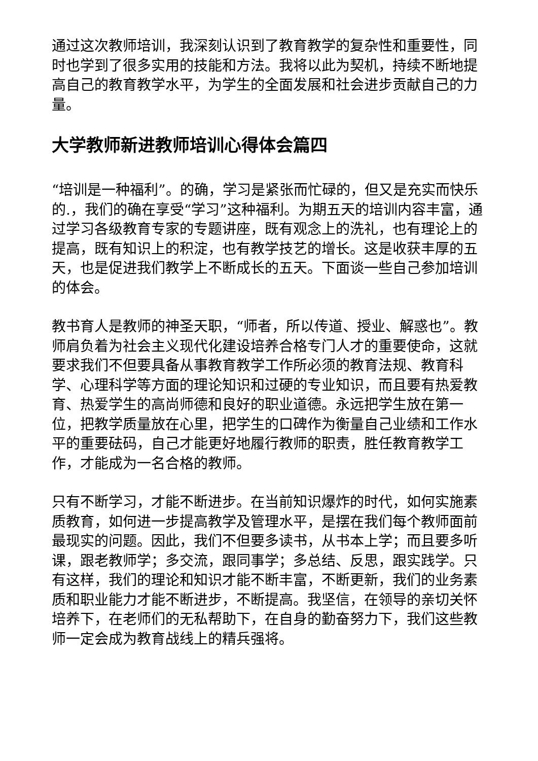通过这次教师培训，我深刻认识到了教育教学的复杂性和重要性，同时也学到了很多实用的技能和方法。我将以此为契机，持续不断地提高自己的教育教学水平，为学生的全面发展和社会进步贡献自己的力量。
大学教师新进教师培训心得体会篇四
“培训是一种福利”。的确，学习是紧张而忙碌的，但又是充实而快乐的.，我们的确在享受“学习”这种福利。为期五天的培训内容丰富，通过学习各级教育专家的专题讲座，既有观念上的洗礼，也有理论上的提高，既有知识上的积淀，也有教学技艺的增长。这是收获丰厚的五天，也是促进我们教学上不断成长的五天。下面谈一些自己参加培训的体会。
教书育人是教师的神圣天职，“师者，所以传道、授业、解惑也”。教师肩负着为社会主义现代化建设培养合格专门人才的重要使命，这就要求我们不但要具备从事教育教学工作所必须的教育法规、教育科学、心理科学等方面的理论知识和过硬的专业知识，而且要有热爱教育、热爱学生的高尚师德和良好的职业道德。永远把学生放在第一位，把教学质量放在心里，把学生的口碑作为衡量自己业绩和工作水平的重要砝码，自己才能更好地履行教师的职责，胜任教育教学工作，才能成为一名合格的教师。
只有不断学习，才能不断进步。在当前知识爆炸的时代，如何实施素质教育，如何进一步提高教学及管理水平，是摆在我们每个教师面前最现实的问题。因此，我们不但要多读书，从书本上学；而且要多听课，跟老教师学；多交流，跟同事学；多总结、反思，跟实践学。只有这样，我们的理论和知识才能不断丰富，不断更新，我们的业务素质和职业能力才能不断进步，不断提高。我坚信，在领导的亲切关怀培养下，在老师们的无私帮助下，在自身的勤奋努力下，我们这些教师一定会成为教育战线上的精兵强将。